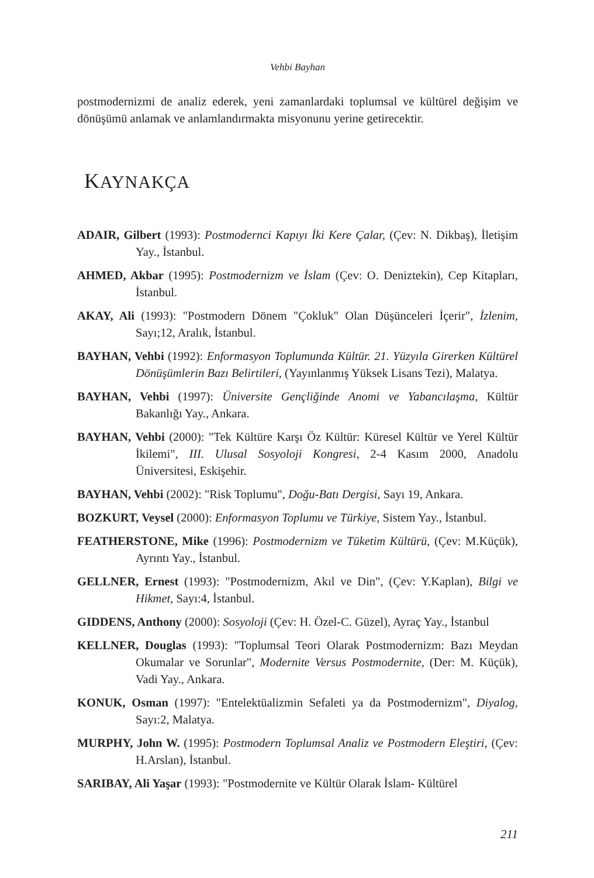Vehbi Bayhan
postmodernizmi de analiz ederek, yeni zamanlardaki toplumsal ve kültürel değişim ve dönüşümü anlamak ve anlamlandırmakta misyonunu yerine getirecektir.
KAYNAKÇA
ADAIR, Gilbert (1993): Postmodernci Kapıyı İki Kere Çalar, (Çev: N. Dikbaş), İletişim Yay., İstanbul.
AHMED, Akbar (1995): Postmodernizm ve İslam (Çev: O. Deniztekin), Cep Kitapları, İstanbul.
AKAY, Ali (1993): "Postmodern Dönem "Çokluk" Olan Düşünceleri İçerir", İzlenim, Sayı;12, Aralık, İstanbul.
BAYHAN, Vehbi (1992): Enformasyon Toplumunda Kültür. 21. Yüzyıla Girerken Kültürel Dönüşümlerin Bazı Belirtileri, (Yayınlanmış Yüksek Lisans Tezi), Malatya.
BAYHAN, Vehbi (1997): Üniversite Gençliğinde Anomi ve Yabancılaşma, Kültür Bakanlığı Yay., Ankara.
BAYHAN, Vehbi (2000): "Tek Kültüre Karşı Öz Kültür: Küresel Kültür ve Yerel Kültür İkilemi", III. Ulusal Sosyoloji Kongresi, 2-4 Kasım 2000, Anadolu Üniversitesi, Eskişehir.
BAYHAN, Vehbi (2002): "Risk Toplumu", Doğu-Batı Dergisi, Sayı 19, Ankara.
BOZKURT, Veysel (2000): Enformasyon Toplumu ve Türkiye, Sistem Yay., İstanbul.
FEATHERSTONE, Mike (1996): Postmodernizm ve Tüketim Kültürü, (Çev: M.Küçük), Ayrıntı Yay., İstanbul.
GELLNER, Ernest (1993): "Postmodernizm, Akıl ve Din", (Çev: Y.Kaplan), Bilgi ve Hikmet, Sayı:4, İstanbul.
GIDDENS, Anthony (2000): Sosyoloji (Çev: H. Özel-C. Güzel), Ayraç Yay., İstanbul
KELLNER, Douglas (1993): "Toplumsal Teori Olarak Postmodernizm: Bazı Meydan Okumalar ve Sorunlar", Modernite Versus Postmodernite, (Der: M. Küçük), Vadi Yay., Ankara.
KONUK, Osman (1997): "Entelektüalizmin Sefaleti ya da Postmodernizm", Diyalog, Sayı:2, Malatya.
MURPHY, John W. (1995): Postmodern Toplumsal Analiz ve Postmodern Eleştiri, (Çev: H.Arslan), İstanbul.
SARIBAY, Ali Yaşar (1993): "Postmodernite ve Kültür Olarak İslam- Kültürel
211